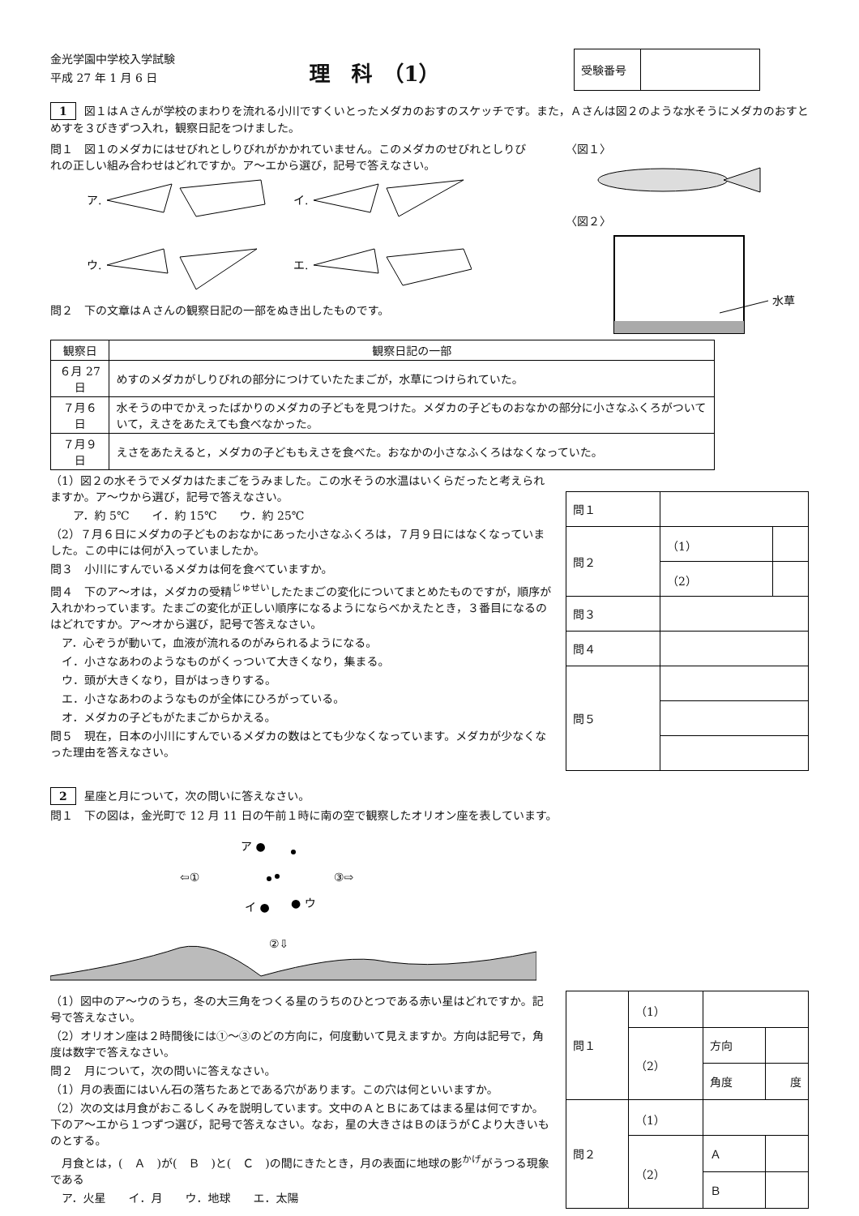金光学園中学校入学試験
平成 27 年 1 月 6 日
理　科　（1）
| 受験番号 | |
1 図１はＡさんが学校のまわりを流れる小川ですくいとったメダカのおすのスケッチです。また，Ａさんは図２のような水そうにメダカのおすとめすを３びきずつ入れ，観察日記をつけました。
問１　図１のメダカにはせびれとしりびれがかかれていません。このメダカのせびれとしりびれの正しい組み合わせはどれですか。ア～エから選び，記号で答えなさい。
ア.
イ.
ウ.
エ.
問２　下の文章はＡさんの観察日記の一部をぬき出したものです。
〈図１〉
〈図２〉
水草
| 観察日 | 観察日記の一部 |
| --- | --- |
| ６月 27 日 | めすのメダカがしりびれの部分につけていたたまごが，水草につけられていた。 |
| ７月６日 | 水そうの中でかえったばかりのメダカの子どもを見つけた。メダカの子どものおなかの部分に小さなふくろがついていて，えさをあたえても食べなかった。 |
| ７月９日 | えさをあたえると，メダカの子どももえさを食べた。おなかの小さなふくろはなくなっていた。 |
（1）図２の水そうでメダカはたまごをうみました。この水そうの水温はいくらだったと考えられますか。ア～ウから選び，記号で答えなさい。
　　ア．約 5℃　　イ．約 15℃　　ウ．約 25℃
（2）７月６日にメダカの子どものおなかにあった小さなふくろは，７月９日にはなくなっていました。この中には何が入っていましたか。
問３　小川にすんでいるメダカは何を食べていますか。
問４　下のア～オは，メダカの受精<sup>じゅせい</sup>したたまごの変化についてまとめたものですが，順序が入れかわっています。たまごの変化が正しい順序になるようにならべかえたとき，３番目になるのはどれですか。ア～オから選び，記号で答えなさい。
　ア．心ぞうが動いて，血液が流れるのがみられるようになる。
　イ．小さなあわのようなものがくっついて大きくなり，集まる。
　ウ．頭が大きくなり，目がはっきりする。
　エ．小さなあわのようなものが全体にひろがっている。
　オ．メダカの子どもがたまごからかえる。
問５　現在，日本の小川にすんでいるメダカの数はとても少なくなっています。メダカが少なくなった理由を答えなさい。
| 問１ | | |
| 問２ | （1） | |
| | （2） | |
| 問３ | | |
| 問４ | | |
| 問５ | | |
2 星座と月について，次の問いに答えなさい。
問１　下の図は，金光町で 12 月 11 日の午前１時に南の空で観察したオリオン座を表しています。
ア ●
⇦①
③⇨
イ ●
● ウ
②⇩
（1）図中のア～ウのうち，冬の大三角をつくる星のうちのひとつである赤い星はどれですか。記号で答えなさい。
（2）オリオン座は２時間後には①～③のどの方向に，何度動いて見えますか。方向は記号で，角度は数字で答えなさい。
問２　月について，次の問いに答えなさい。
（1）月の表面にはいん石の落ちたあとである穴があります。この穴は何といいますか。
（2）次の文は月食がおこるしくみを説明しています。文中のＡとＢにあてはまる星は何ですか。下のア～エから１つずつ選び，記号で答えなさい。なお，星の大きさはＢのほうがＣより大きいものとする。
　月食とは，(　Ａ　)が(　Ｂ　)と(　Ｃ　)の間にきたとき，月の表面に地球の影<sup>かげ</sup>がうつる現象である
　ア．火星　　イ．月　　ウ．地球　　エ．太陽
| 問１ | （1） | | |
| | （2） | 方向 | |
| | | 角度 | 度 |
| 問２ | （1） | | |
| | （2） | Ａ | |
| | | Ｂ | |